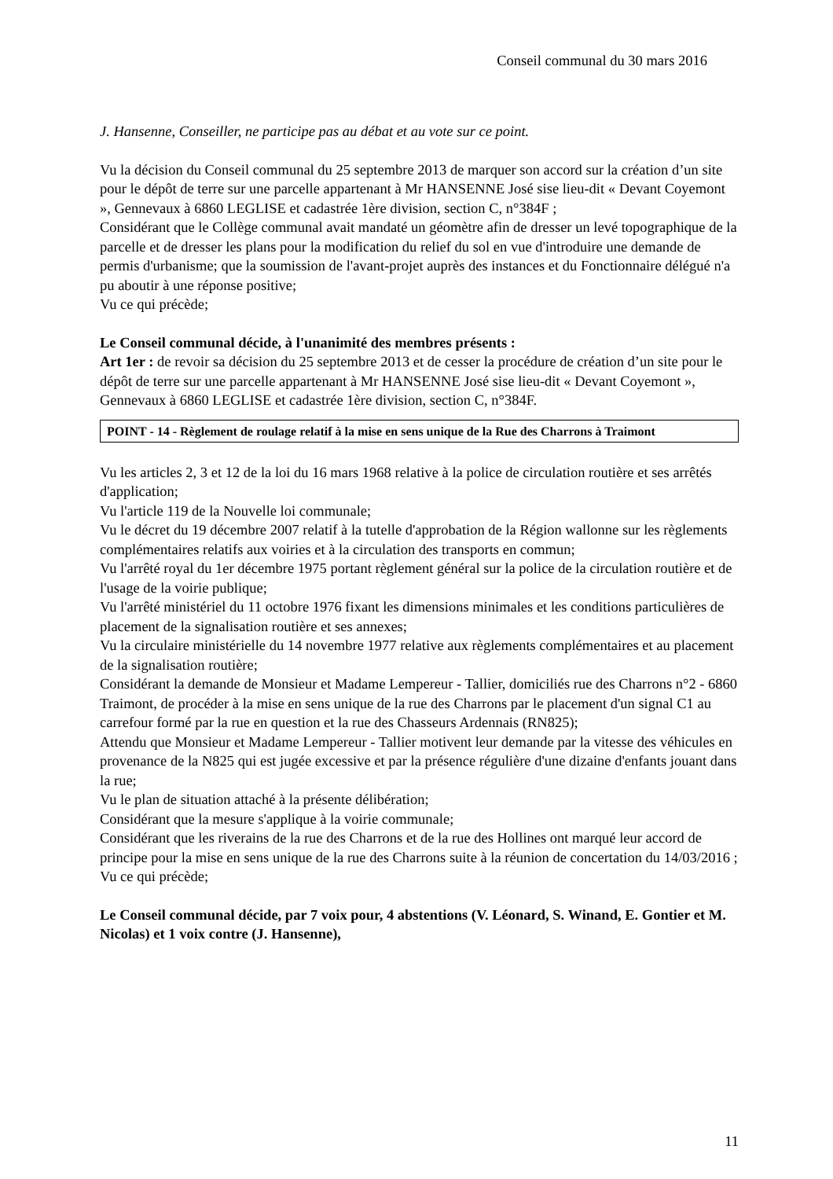Conseil communal du 30 mars 2016
J. Hansenne, Conseiller, ne participe pas au débat et au vote sur ce point.
Vu la décision du Conseil communal du 25 septembre 2013 de marquer son accord sur la création d’un site pour le dépôt de terre sur une parcelle appartenant à Mr HANSENNE José sise lieu-dit « Devant Coyemont », Gennevaux à 6860 LEGLISE et cadastrée 1ère division, section C, n°384F ;
Considérant que le Collège communal avait mandaté un géomètre afin de dresser un levé topographique de la parcelle et de dresser les plans pour la modification du relief du sol en vue d'introduire une demande de permis d'urbanisme; que la soumission de l'avant-projet auprès des instances et du Fonctionnaire délégué n'a pu aboutir à une réponse positive;
Vu ce qui précède;
Le Conseil communal décide, à l'unanimité des membres présents :
Art 1er : de revoir sa décision du 25 septembre 2013 et de cesser la procédure de création d’un site pour le dépôt de terre sur une parcelle appartenant à Mr HANSENNE José sise lieu-dit « Devant Coyemont », Gennevaux à 6860 LEGLISE et cadastrée 1ère division, section C, n°384F.
POINT - 14 - Règlement de roulage relatif à la mise en sens unique de la Rue des Charrons à Traimont
Vu les articles 2, 3 et 12 de la loi du 16 mars 1968 relative à la police de circulation routière et ses arrêtés d'application;
Vu l'article 119 de la Nouvelle loi communale;
Vu le décret du 19 décembre 2007 relatif à la tutelle d'approbation de la Région wallonne sur les règlements complémentaires relatifs aux voiries et à la circulation des transports en commun;
Vu l'arrêté royal du 1er décembre 1975 portant règlement général sur la police de la circulation routière et de l'usage de la voirie publique;
Vu l'arrêté ministériel du 11 octobre 1976 fixant les dimensions minimales et les conditions particulières de placement de la signalisation routière et ses annexes;
Vu la circulaire ministérielle du 14 novembre 1977 relative aux règlements complémentaires et au placement de la signalisation routière;
Considérant la demande de Monsieur et Madame Lempereur - Tallier, domiciliés rue des Charrons n°2 - 6860 Traimont, de procéder à la mise en sens unique de la rue des Charrons par le placement d'un signal C1 au carrefour formé par la rue en question et la rue des Chasseurs Ardennais (RN825);
Attendu que Monsieur et Madame Lempereur - Tallier motivent leur demande par la vitesse des véhicules en provenance de la N825 qui est jugée excessive et par la présence régulière d'une dizaine d'enfants jouant dans la rue;
Vu le plan de situation attaché à la présente délibération;
Considérant que la mesure s'applique à la voirie communale;
Considérant que les riverains de la rue des Charrons et de la rue des Hollines ont marqué leur accord de principe pour la mise en sens unique de la rue des Charrons suite à la réunion de concertation du 14/03/2016 ;
Vu ce qui précède;
Le Conseil communal décide, par 7 voix pour, 4 abstentions (V. Léonard, S. Winand, E. Gontier et M. Nicolas) et 1 voix contre (J. Hansenne),
11